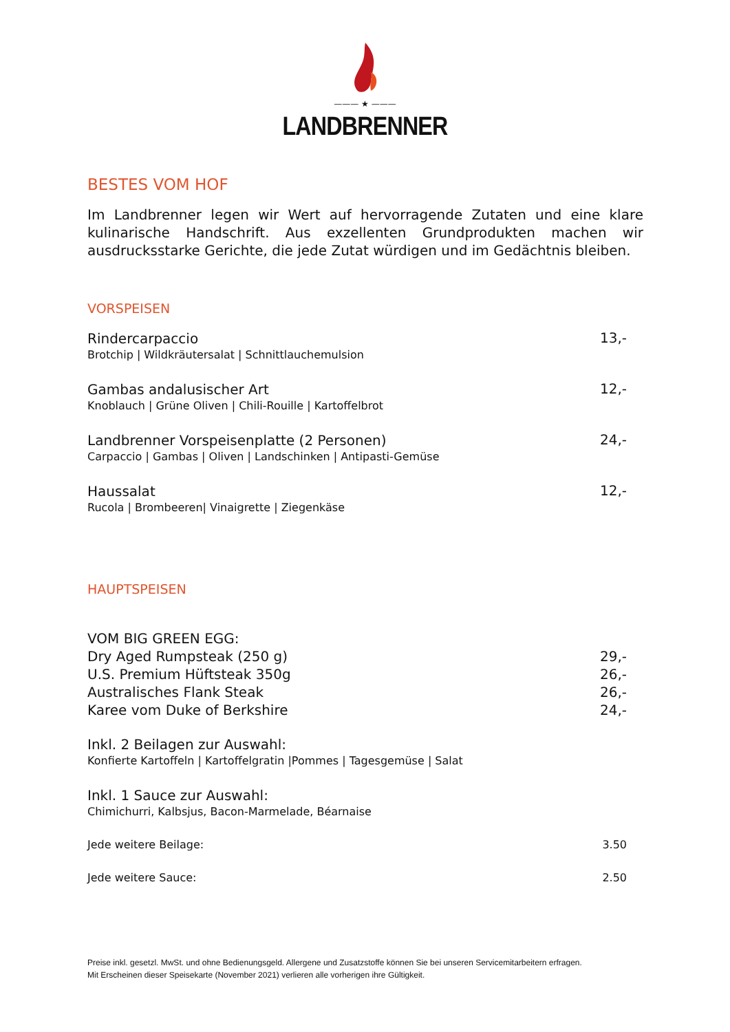——— ★ ———
LANDBRENNER
BESTES VOM HOF
Im Landbrenner legen wir Wert auf hervorragende Zutaten und eine klare kulinarische Handschrift. Aus exzellenten Grundprodukten machen wir ausdrucksstarke Gerichte, die jede Zutat würdigen und im Gedächtnis bleiben.
VORSPEISEN
Rindercarpaccio
Brotchip | Wildkräutersalat | Schnittlauchemulsion
13,-
Gambas andalusischer Art
Knoblauch | Grüne Oliven | Chili-Rouille | Kartoffelbrot
12,-
Landbrenner Vorspeisenplatte (2 Personen)
Carpaccio | Gambas | Oliven | Landschinken | Antipasti-Gemüse
24,-
Haussalat
Rucola | Brombeeren| Vinaigrette | Ziegenkäse
12,-
HAUPTSPEISEN
VOM BIG GREEN EGG:
Dry Aged Rumpsteak (250 g) 29,-
U.S. Premium Hüftsteak 350g 26,-
Australisches Flank Steak 26,-
Karee vom Duke of Berkshire 24,-
Inkl. 2 Beilagen zur Auswahl:
Konfierte Kartoffeln | Kartoffelgratin |Pommes | Tagesgemüse | Salat
Inkl. 1 Sauce zur Auswahl:
Chimichurri, Kalbsjus, Bacon-Marmelade, Béarnaise
Jede weitere Beilage: 3.50
Jede weitere Sauce: 2.50
Preise inkl. gesetzl. MwSt. und ohne Bedienungsgeld. Allergene und Zusatzstoffe können Sie bei unseren Servicemitarbeitern erfragen.
Mit Erscheinen dieser Speisekarte (November 2021) verlieren alle vorherigen ihre Gültigkeit.